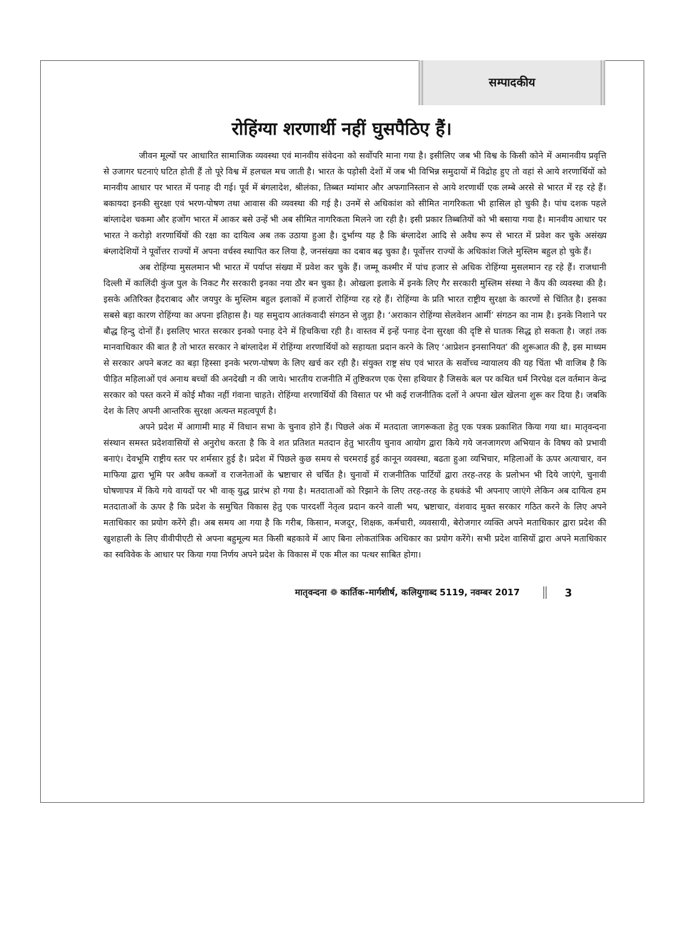सम्पादकीय
रोहिंग्या शरणार्थी नहीं घुसपैठिए हैं।
जीवन मूल्यों पर आधारित सामाजिक व्यवस्था एवं मानवीय संवेदना को सर्वोपरि माना गया है। इसीलिए जब भी विश्व के किसी कोने में अमानवीय प्रवृत्ति से उजागर घटनाएं घटित होती हैं तो पूरे विश्व में हलचल मच जाती है। भारत के पड़ोसी देशों में जब भी विभिन्न समुदायों में विद्रोह हुए तो वहां से आये शरणार्थियों को मानवीय आधार पर भारत में पनाह दी गई। पूर्व में बंगलादेश, श्रीलंका, तिब्बत म्यांमार और अफगानिस्तान से आये शरणार्थी एक लम्बे अरसे से भारत में रह रहे हैं। बकायदा इनकी सुरक्षा एवं भरण-पोषण तथा आवास की व्यवस्था की गई है। उनमें से अधिकांश को सीमित नागरिकता भी हासिल हो चुकी है। पांच दशक पहले बांग्लादेश चकमा और हजोंग भारत में आकर बसे उन्हें भी अब सीमित नागरिकता मिलने जा रही है। इसी प्रकार तिब्बतियों को भी बसाया गया है। मानवीय आधार पर भारत ने करोड़ो शरणार्थियों की रक्षा का दायित्व अब तक उठाया हुआ है। दुर्भाग्य यह है कि बंग्लादेश आदि से अवैध रूप से भारत में प्रवेश कर चुके असंख्य बंग्लादेशियों ने पूर्वोत्तर राज्यों में अपना वर्चस्व स्थापित कर लिया है, जनसंख्या का दबाव बढ़ चुका है। पूर्वोत्तर राज्यों के अधिकांश जिले मुस्लिम बहुल हो चुके हैं।
अब रोहिंग्या मुसलमान भी भारत में पर्याप्त संख्या में प्रवेश कर चुके हैं। जम्मू कश्मीर में पांच हजार से अधिक रोहिंग्या मुसलमान रह रहे हैं। राजधानी दिल्ली में कालिंदी कुंज पुल के निकट गैर सरकारी इनका नया ठौर बन चुका है। ओखला इलाके में इनके लिए गैर सरकारी मुस्लिम संस्था ने कैंप की व्यवस्था की है। इसके अतिरिक्त हैदराबाद और जयपुर के मुस्लिम बहुल इलाकों में हजारों रोहिंग्या रह रहे हैं। रोहिंग्या के प्रति भारत राष्ट्रीय सुरक्षा के कारणों से चिंतित है। इसका सबसे बड़ा कारण रोहिंग्या का अपना इतिहास है। यह समुदाय आतंकवादी संगठन से जुड़ा है। ‘अराकान रोहिंग्या सेलवेशन आर्मी’ संगठन का नाम है। इनके निशाने पर बौद्ध हिन्दु दोनों हैं। इसलिए भारत सरकार इनको पनाह देने में हिचकिचा रही है। वास्तव में इन्हें पनाह देना सुरक्षा की दृष्टि से घातक सिद्ध हो सकता है। जहां तक मानवाधिकार की बात है तो भारत सरकार ने बांग्लादेश में रोहिंग्या शरणार्थियों को सहायता प्रदान करने के लिए ‘आप्रेशन इनसानियत’ की शुरूआत की है, इस माध्यम से सरकार अपने बजट का बड़ा हिस्सा इनके भरण-पोषण के लिए खर्च कर रही है। संयुक्त राष्ट्र संघ एवं भारत के सर्वोच्च न्यायालय की यह चिंता भी वाजिब है कि पीड़ित महिलाओं एवं अनाथ बच्चों की अनदेखी न की जाये। भारतीय राजनीति में तुष्टिकरण एक ऐसा हथियार है जिसके बल पर कथित धर्म निरपेक्ष दल वर्तमान केन्द्र सरकार को पस्त करने में कोई मौका नहीं गंवाना चाहते। रोहिंग्या शरणार्थियों की विसात पर भी कई राजनीतिक दलों ने अपना खेल खेलना शुरू कर दिया है। जबकि देश के लिए अपनी आन्तरिक सुरक्षा अत्यन्त महत्वपूर्ण है।
अपने प्रदेश में आगामी माह में विधान सभा के चुनाव होने हैं। पिछले अंक में मतदाता जागरूकता हेतु एक पत्रक प्रकाशित किया गया था। मातृवन्दना संस्थान समस्त प्रदेशवासियों से अनुरोध करता है कि वे शत प्रतिशत मतदान हेतु भारतीय चुनाव आयोग द्वारा किये गये जनजागरण अभियान के विषय को प्रभावी बनाएं। देवभूमि राष्ट्रीय स्तर पर शर्मसार हुई है। प्रदेश में पिछले कुछ समय से चरमराई हुई कानून व्यवस्था, बढता हुआ व्यभिचार, महिलाओं के ऊपर अत्याचार, वन माफिया द्वारा भूमि पर अवैध कब्जों व राजनेताओं के भ्रष्टाचार से चर्चित है। चुनावों में राजनीतिक पार्टियों द्वारा तरह-तरह के प्रलोभन भी दिये जाएंगे, चुनावी घोषणापत्र में किये गये वायदों पर भी वाक् युद्ध प्रारंभ हो गया है। मतदाताओं को रिझाने के लिए तरह-तरह के हथकंडे भी अपनाए जाएंगे लेकिन अब दायित्व हम मतदाताओं के ऊपर है कि प्रदेश के समुचित विकास हेतु एक पारदर्शी नेतृत्व प्रदान करने वाली भय, भ्रष्टाचार, वंशवाद मुक्त सरकार गठित करने के लिए अपने मताधिकार का प्रयोग करेंगे ही। अब समय आ गया है कि गरीब, किसान, मजदूर, शिक्षक, कर्मचारी, व्यवसायी, बेरोजगार व्यक्ति अपने मताधिकार द्वारा प्रदेश की खुशहाली के लिए वीवीपीएटी से अपना बहुमूल्य मत किसी बहकावे में आए बिना लोकतांत्रिक अधिकार का प्रयोग करेंगे। सभी प्रदेश वासियों द्वारा अपने मताधिकार का स्वविवेक के आधार पर किया गया निर्णय अपने प्रदेश के विकास में एक मील का पत्थर साबित होगा।
मातृवन्दना ❁ कार्तिक-मार्गशीर्ष, कलियुगाब्द 5119, नवम्बर 2017 3